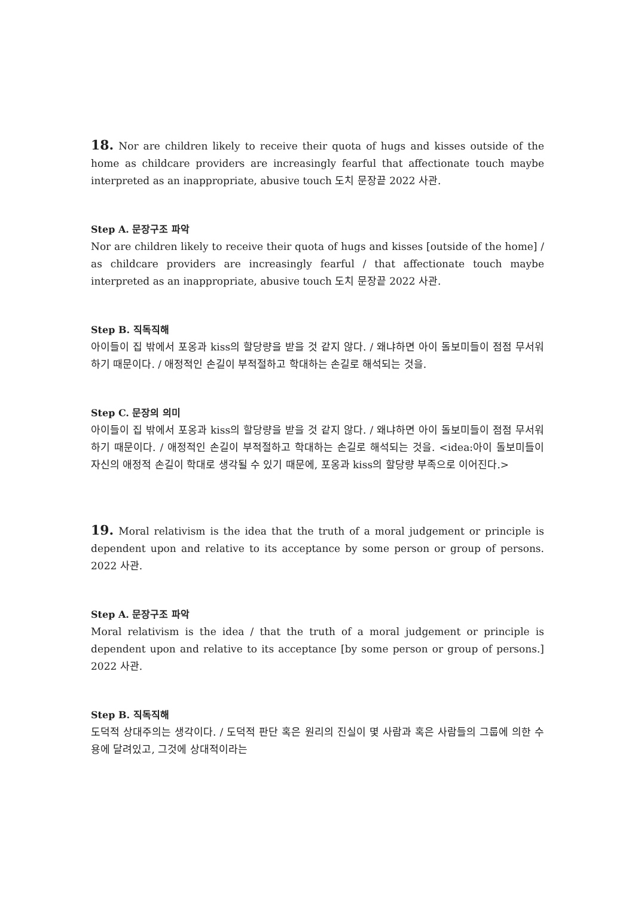18. Nor are children likely to receive their quota of hugs and kisses outside of the home as childcare providers are increasingly fearful that affectionate touch maybe interpreted as an inappropriate, abusive touch 도치 문장끝 2022 사관.
Step A. 문장구조 파악
Nor are children likely to receive their quota of hugs and kisses [outside of the home] / as childcare providers are increasingly fearful / that affectionate touch maybe interpreted as an inappropriate, abusive touch 도치 문장끝 2022 사관.
Step B. 직독직해
아이들이 집 밖에서 포옹과 kiss의 할당량을 받을 것 같지 않다. / 왜냐하면 아이 돌보미들이 점점 무서워하기 때문이다. / 애정적인 손길이 부적절하고 학대하는 손길로 해석되는 것을.
Step C. 문장의 의미
아이들이 집 밖에서 포옹과 kiss의 할당량을 받을 것 같지 않다. / 왜냐하면 아이 돌보미들이 점점 무서워하기 때문이다. / 애정적인 손길이 부적절하고 학대하는 손길로 해석되는 것을. <idea:아이 돌보미들이 자신의 애정적 손길이 학대로 생각될 수 있기 때문에, 포옹과 kiss의 할당량 부족으로 이어진다.>
19. Moral relativism is the idea that the truth of a moral judgement or principle is dependent upon and relative to its acceptance by some person or group of persons. 2022 사관.
Step A. 문장구조 파악
Moral relativism is the idea / that the truth of a moral judgement or principle is dependent upon and relative to its acceptance [by some person or group of persons.] 2022 사관.
Step B. 직독직해
도덕적 상대주의는 생각이다. / 도덕적 판단 혹은 원리의 진실이 몇 사람과 혹은 사람들의 그룹에 의한 수용에 달려있고, 그것에 상대적이라는